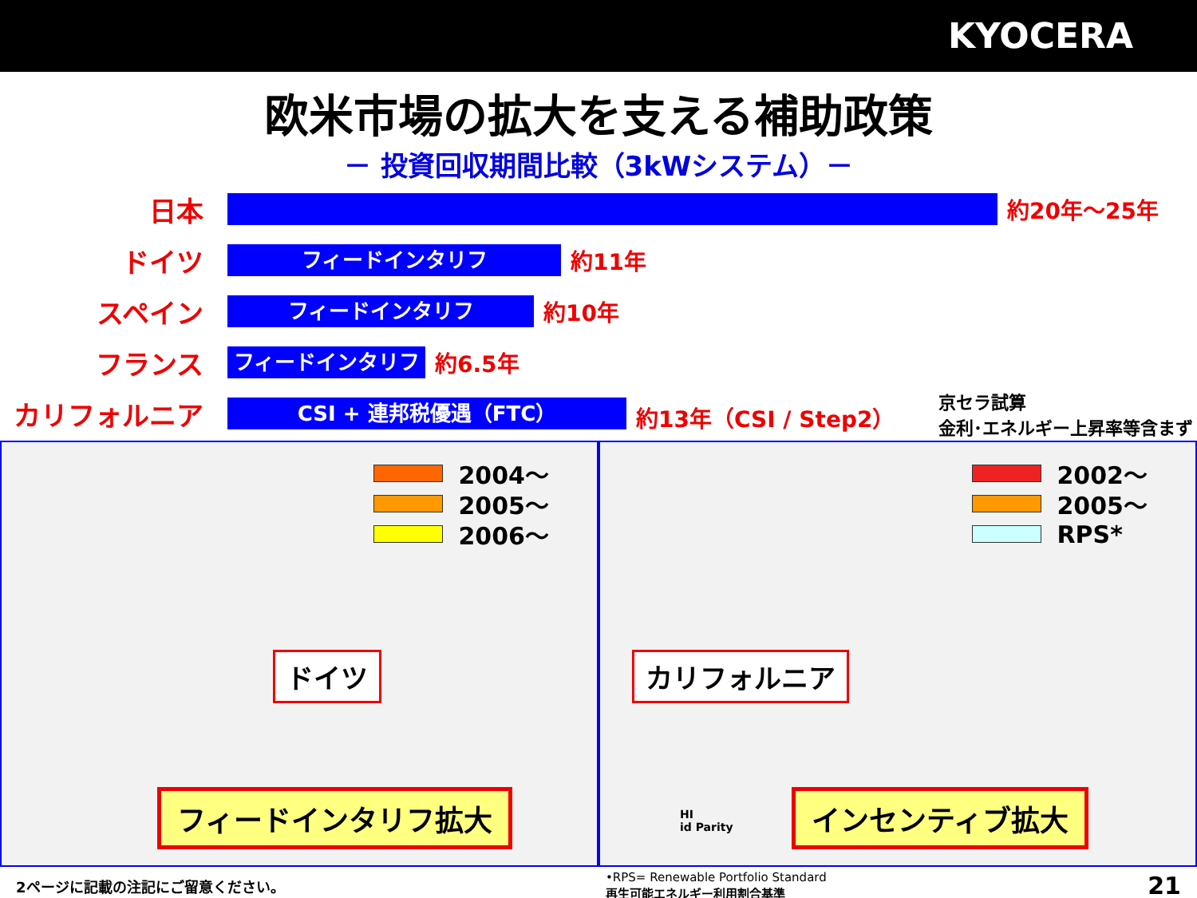KYOCERA
欧米市場の拡大を支える補助政策
－ 投資回収期間比較（3kWシステム）－
日本
約20年～25年
ドイツ
フィードインタリフ
約11年
スペイン
フィードインタリフ
約10年
フランス
フィードインタリフ
約6.5年
カリフォルニア
CSI + 連邦税優遇（FTC）
約13年（CSI / Step2）
京セラ試算
金利･エネルギー上昇率等含まず
2004～
2005～
2006～
ドイツ
フィードインタリフ拡大
2002～
2005～
RPS*
カリフォルニア
HI
id Parity
インセンティブ拡大
2ページに記載の注記にご留意ください。 •RPS= Renewable Portfolio Standard
再生可能エネルギー利用割合基準 21